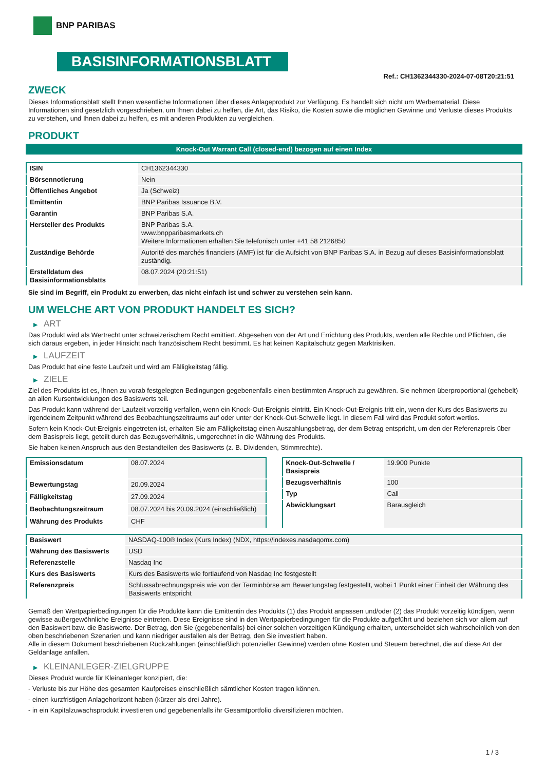BNP PARIBAS
BASISINFORMATIONSBLATT
Ref.: CH1362344330-2024-07-08T20:21:51
ZWECK
Dieses Informationsblatt stellt Ihnen wesentliche Informationen über dieses Anlageprodukt zur Verfügung. Es handelt sich nicht um Werbematerial. Diese Informationen sind gesetzlich vorgeschrieben, um Ihnen dabei zu helfen, die Art, das Risiko, die Kosten sowie die möglichen Gewinne und Verluste dieses Produkts zu verstehen, und Ihnen dabei zu helfen, es mit anderen Produkten zu vergleichen.
PRODUKT
Knock-Out Warrant Call (closed-end) bezogen auf einen Index
| ISIN | CH1362344330 |
| Börsennotierung | Nein |
| Öffentliches Angebot | Ja (Schweiz) |
| Emittentin | BNP Paribas Issuance B.V. |
| Garantin | BNP Paribas S.A. |
| Hersteller des Produkts | BNP Paribas S.A. www.bnpparibasmarkets.ch Weitere Informationen erhalten Sie telefonisch unter +41 58 2126850 |
| Zuständige Behörde | Autorité des marchés financiers (AMF) ist für die Aufsicht von BNP Paribas S.A. in Bezug auf dieses Basisinformationsblatt zuständig. |
| Erstelldatum des Basisinformationsblatts | 08.07.2024 (20:21:51) |
Sie sind im Begriff, ein Produkt zu erwerben, das nicht einfach ist und schwer zu verstehen sein kann.
UM WELCHE ART VON PRODUKT HANDELT ES SICH?
▶ ART
Das Produkt wird als Wertrecht unter schweizerischem Recht emittiert. Abgesehen von der Art und Errichtung des Produkts, werden alle Rechte und Pflichten, die sich daraus ergeben, in jeder Hinsicht nach französischem Recht bestimmt. Es hat keinen Kapitalschutz gegen Marktrisiken.
▶ LAUFZEIT
Das Produkt hat eine feste Laufzeit und wird am Fälligkeitstag fällig.
▶ ZIELE
Ziel des Produkts ist es, Ihnen zu vorab festgelegten Bedingungen gegebenenfalls einen bestimmten Anspruch zu gewähren. Sie nehmen überproportional (gehebelt) an allen Kursentwicklungen des Basiswerts teil.
Das Produkt kann während der Laufzeit vorzeitig verfallen, wenn ein Knock-Out-Ereignis eintritt. Ein Knock-Out-Ereignis tritt ein, wenn der Kurs des Basiswerts zu irgendeinem Zeitpunkt während des Beobachtungszeitraums auf oder unter der Knock-Out-Schwelle liegt. In diesem Fall wird das Produkt sofort wertlos.
Sofern kein Knock-Out-Ereignis eingetreten ist, erhalten Sie am Fälligkeitstag einen Auszahlungsbetrag, der dem Betrag entspricht, um den der Referenzpreis über dem Basispreis liegt, geteilt durch das Bezugsverhältnis, umgerechnet in die Währung des Produkts.
Sie haben keinen Anspruch aus den Bestandteilen des Basiswerts (z. B. Dividenden, Stimmrechte).
| Emissionsdatum | 08.07.2024 |
| Bewertungstag | 20.09.2024 |
| Fälligkeitstag | 27.09.2024 |
| Beobachtungszeitraum | 08.07.2024 bis 20.09.2024 (einschließlich) |
| Währung des Produkts | CHF |
| Knock-Out-Schwelle / Basispreis | 19.900 Punkte |
| Bezugsverhältnis | 100 |
| Typ | Call |
| Abwicklungsart | Barausgleich |
| Basiswert | NASDAQ-100® Index (Kurs Index) (NDX, https://indexes.nasdaqomx.com) |
| Währung des Basiswerts | USD |
| Referenzstelle | Nasdaq Inc |
| Kurs des Basiswerts | Kurs des Basiswerts wie fortlaufend von Nasdaq Inc festgestellt |
| Referenzpreis | Schlussabrechnungspreis wie von der Terminbörse am Bewertungstag festgestellt, wobei 1 Punkt einer Einheit der Währung des Basiswerts entspricht |
Gemäß den Wertpapierbedingungen für die Produkte kann die Emittentin des Produkts (1) das Produkt anpassen und/oder (2) das Produkt vorzeitig kündigen, wenn gewisse außergewöhnliche Ereignisse eintreten. Diese Ereignisse sind in den Wertpapierbedingungen für die Produkte aufgeführt und beziehen sich vor allem auf den Basiswert bzw. die Basiswerte. Der Betrag, den Sie (gegebenenfalls) bei einer solchen vorzeitigen Kündigung erhalten, unterscheidet sich wahrscheinlich von den oben beschriebenen Szenarien und kann niedriger ausfallen als der Betrag, den Sie investiert haben.
Alle in diesem Dokument beschriebenen Rückzahlungen (einschließlich potenzieller Gewinne) werden ohne Kosten und Steuern berechnet, die auf diese Art der Geldanlage anfallen.
▶ KLEINANLEGER-ZIELGRUPPE
Dieses Produkt wurde für Kleinanleger konzipiert, die:
- Verluste bis zur Höhe des gesamten Kaufpreises einschließlich sämtlicher Kosten tragen können.
- einen kurzfristigen Anlagehorizont haben (kürzer als drei Jahre).
- in ein Kapitalzuwachsprodukt investieren und gegebenenfalls ihr Gesamtportfolio diversifizieren möchten.
1 / 3